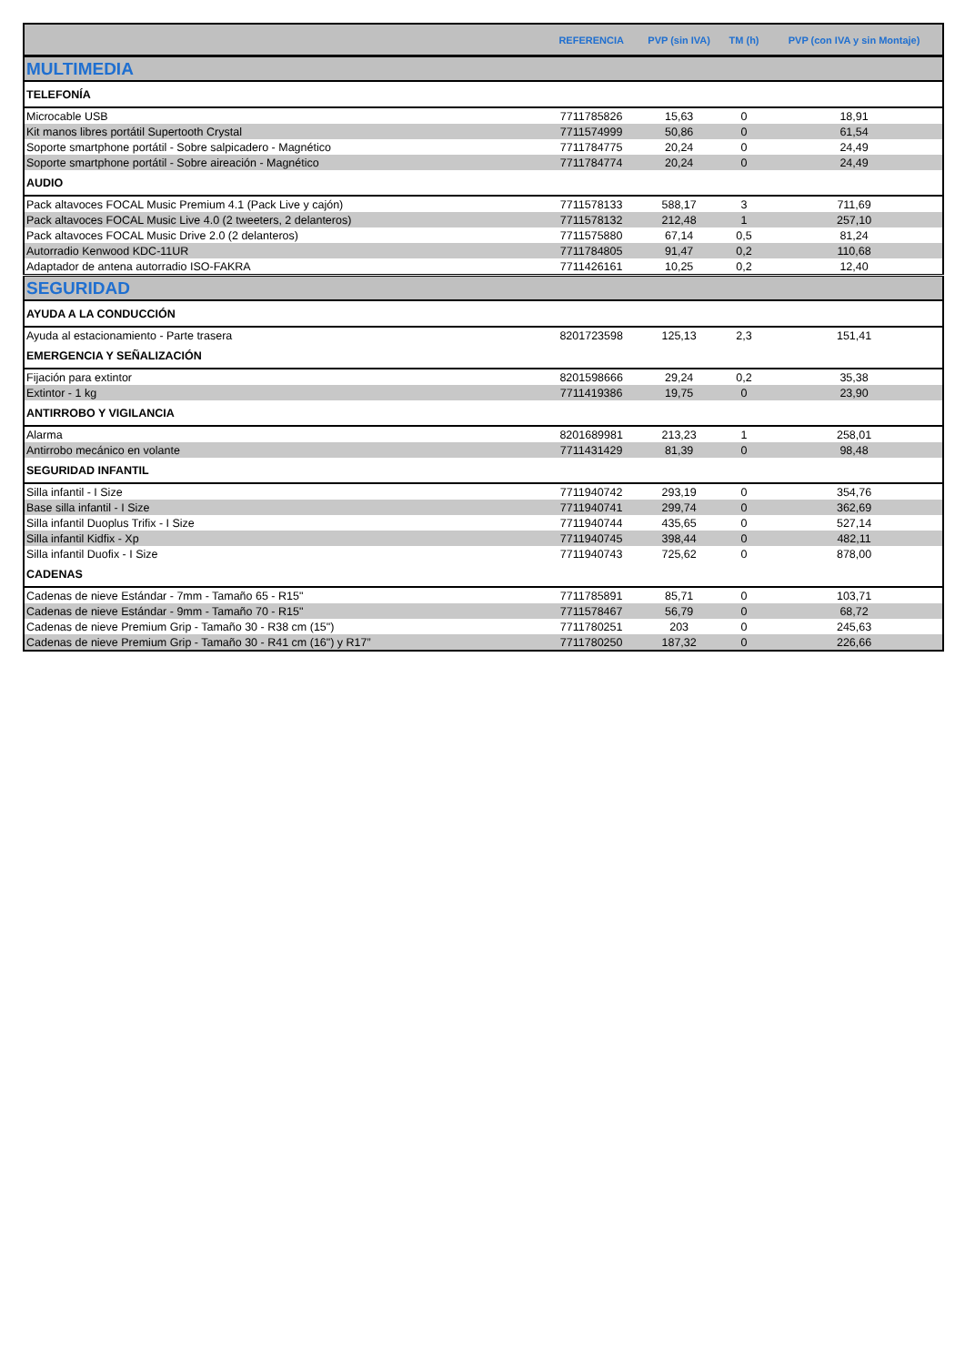| | REFERENCIA | PVP (sin IVA) | TM (h) | PVP (con IVA y sin Montaje) |
| --- | --- | --- | --- | --- |
| MULTIMEDIA | | | | |
| TELEFONÍA | | | | |
| Microcable USB | 7711785826 | 15,63 | 0 | 18,91 |
| Kit manos libres portátil Supertooth Crystal | 7711574999 | 50,86 | 0 | 61,54 |
| Soporte smartphone portátil - Sobre salpicadero - Magnético | 7711784775 | 20,24 | 0 | 24,49 |
| Soporte smartphone portátil - Sobre aireación - Magnético | 7711784774 | 20,24 | 0 | 24,49 |
| AUDIO | | | | |
| Pack altavoces FOCAL Music Premium 4.1 (Pack Live y cajón) | 7711578133 | 588,17 | 3 | 711,69 |
| Pack altavoces FOCAL Music Live 4.0 (2 tweeters, 2 delanteros) | 7711578132 | 212,48 | 1 | 257,10 |
| Pack altavoces FOCAL Music Drive 2.0 (2 delanteros) | 7711575880 | 67,14 | 0,5 | 81,24 |
| Autorradio Kenwood KDC-11UR | 7711784805 | 91,47 | 0,2 | 110,68 |
| Adaptador de antena autorradio ISO-FAKRA | 7711426161 | 10,25 | 0,2 | 12,40 |
| SEGURIDAD | | | | |
| AYUDA A LA CONDUCCIÓN | | | | |
| Ayuda al estacionamiento - Parte trasera | 8201723598 | 125,13 | 2,3 | 151,41 |
| EMERGENCIA Y SEÑALIZACIÓN | | | | |
| Fijación para extintor | 8201598666 | 29,24 | 0,2 | 35,38 |
| Extintor - 1 kg | 7711419386 | 19,75 | 0 | 23,90 |
| ANTIRROBO Y VIGILANCIA | | | | |
| Alarma | 8201689981 | 213,23 | 1 | 258,01 |
| Antirrobo mecánico en volante | 7711431429 | 81,39 | 0 | 98,48 |
| SEGURIDAD INFANTIL | | | | |
| Silla infantil - I Size | 7711940742 | 293,19 | 0 | 354,76 |
| Base silla infantil - I Size | 7711940741 | 299,74 | 0 | 362,69 |
| Silla infantil Duoplus Trifix - I Size | 7711940744 | 435,65 | 0 | 527,14 |
| Silla infantil Kidfix - Xp | 7711940745 | 398,44 | 0 | 482,11 |
| Silla infantil Duofix - I Size | 7711940743 | 725,62 | 0 | 878,00 |
| CADENAS | | | | |
| Cadenas de nieve Estándar - 7mm - Tamaño 65 - R15" | 7711785891 | 85,71 | 0 | 103,71 |
| Cadenas de nieve Estándar - 9mm - Tamaño 70 - R15" | 7711578467 | 56,79 | 0 | 68,72 |
| Cadenas de nieve Premium Grip - Tamaño 30 - R38 cm (15") | 7711780251 | 203 | 0 | 245,63 |
| Cadenas de nieve Premium Grip - Tamaño 30 - R41 cm (16") y R17” | 7711780250 | 187,32 | 0 | 226,66 |